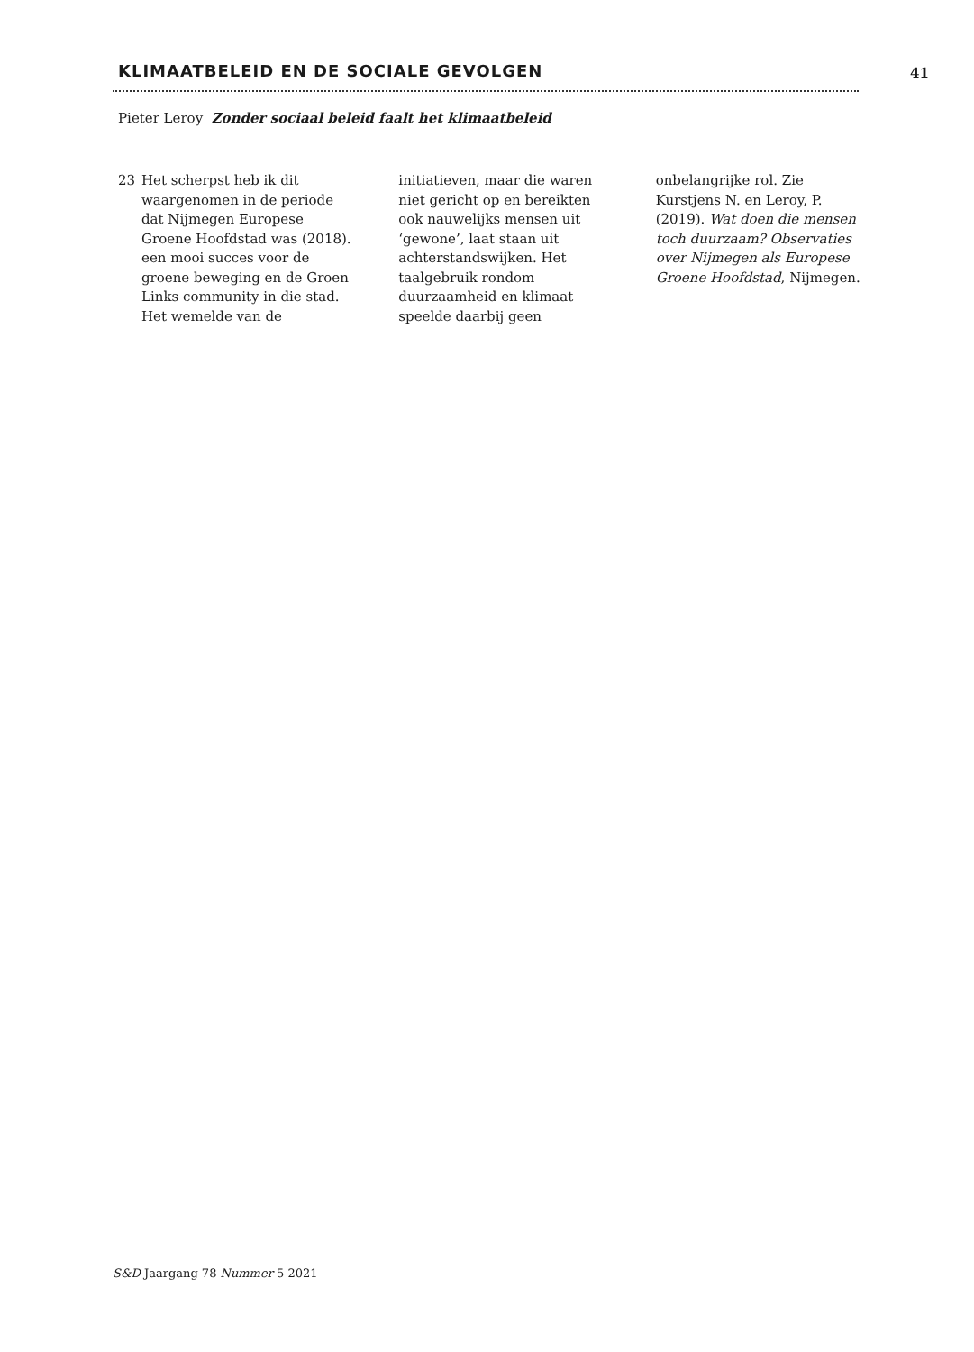KLIMAATBELEID EN DE SOCIALE GEVOLGEN 41
Pieter Leroy Zonder sociaal beleid faalt het klimaatbeleid
23 Het scherpst heb ik dit waargenomen in de periode dat Nijmegen Europese Groene Hoofdstad was (2018). een mooi succes voor de groene beweging en de Groen Links community in die stad. Het wemelde van de initiatieven, maar die waren niet gericht op en bereikten ook nauwelijks mensen uit ‘gewone’, laat staan uit achterstandswijken. Het taalgebruik rondom duurzaamheid en klimaat speelde daarbij geen onbelangrijke rol. Zie Kurstjens N. en Leroy, P. (2019). Wat doen die mensen toch duurzaam? Observaties over Nijmegen als Europese Groene Hoofdstad, Nijmegen.
S&D Jaargang 78 Nummer 5 2021